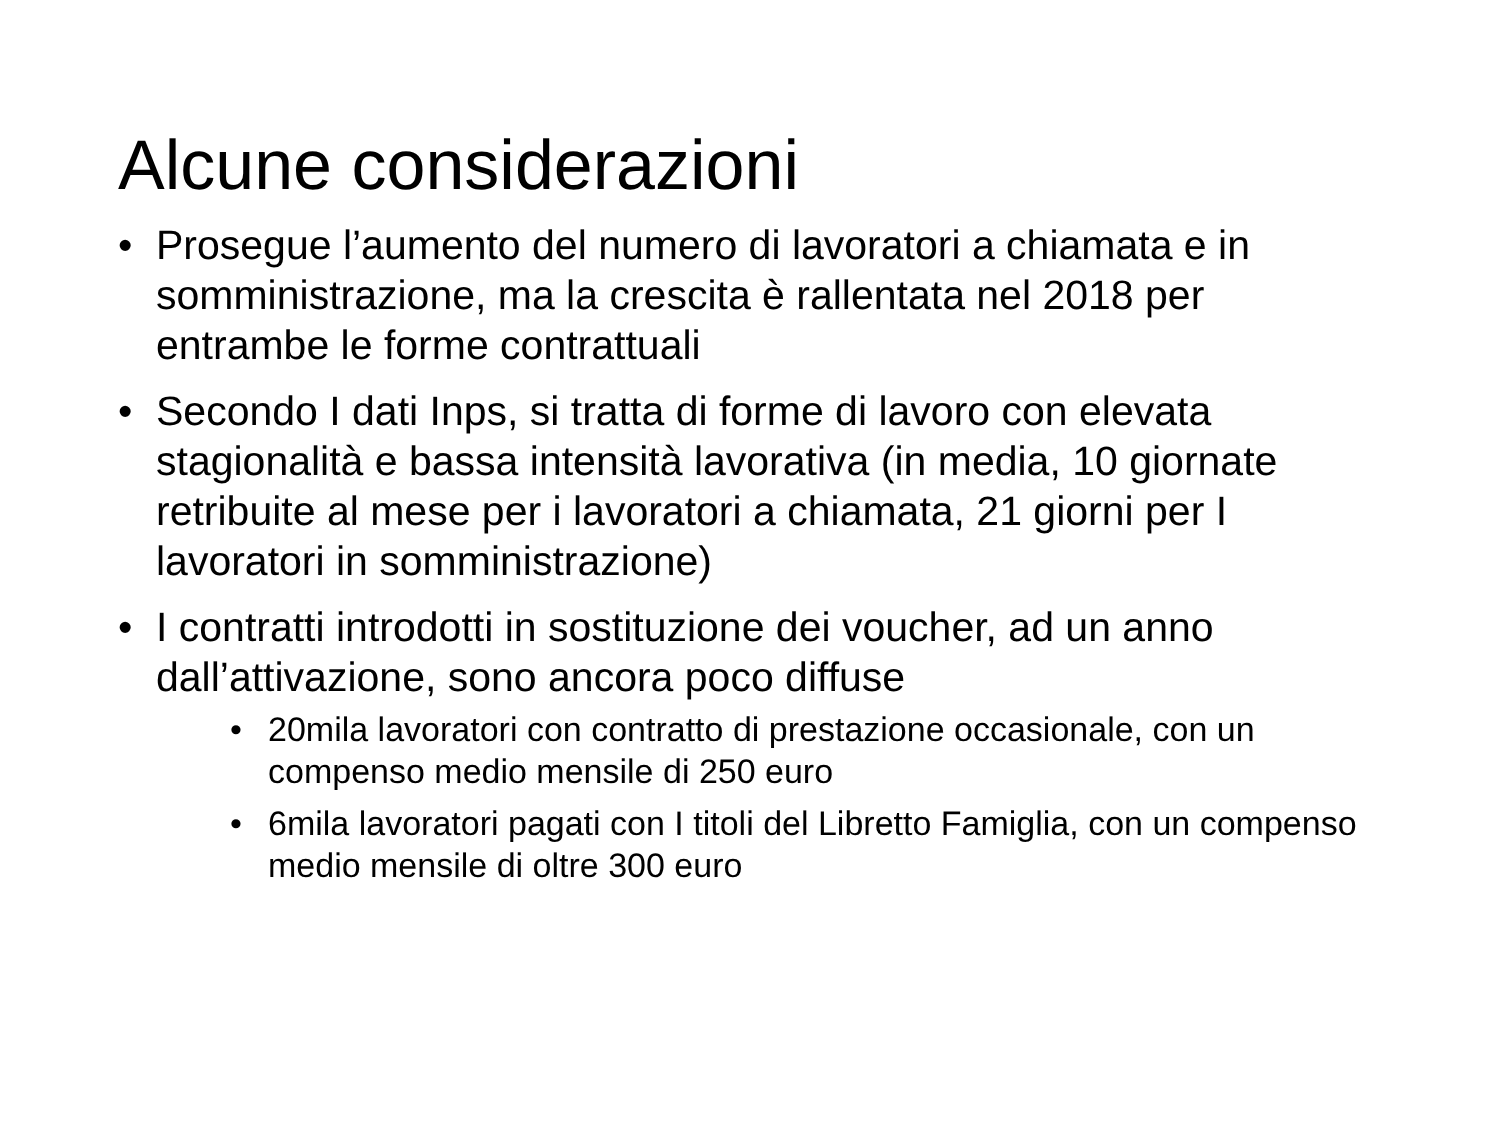Alcune considerazioni
• Prosegue l’aumento del numero di lavoratori a chiamata e in somministrazione, ma la crescita è rallentata nel 2018 per entrambe le forme contrattuali
• Secondo I dati Inps, si tratta di forme di lavoro con elevata stagionalità e bassa intensità lavorativa (in media, 10 giornate retribuite al mese per i lavoratori a chiamata, 21 giorni per I lavoratori in somministrazione)
• I contratti introdotti in sostituzione dei voucher, ad un anno dall’attivazione, sono ancora poco diffuse
• 20mila lavoratori con contratto di prestazione occasionale, con un compenso medio mensile di 250 euro
• 6mila lavoratori pagati con I titoli del Libretto Famiglia, con un compenso medio mensile di oltre 300 euro